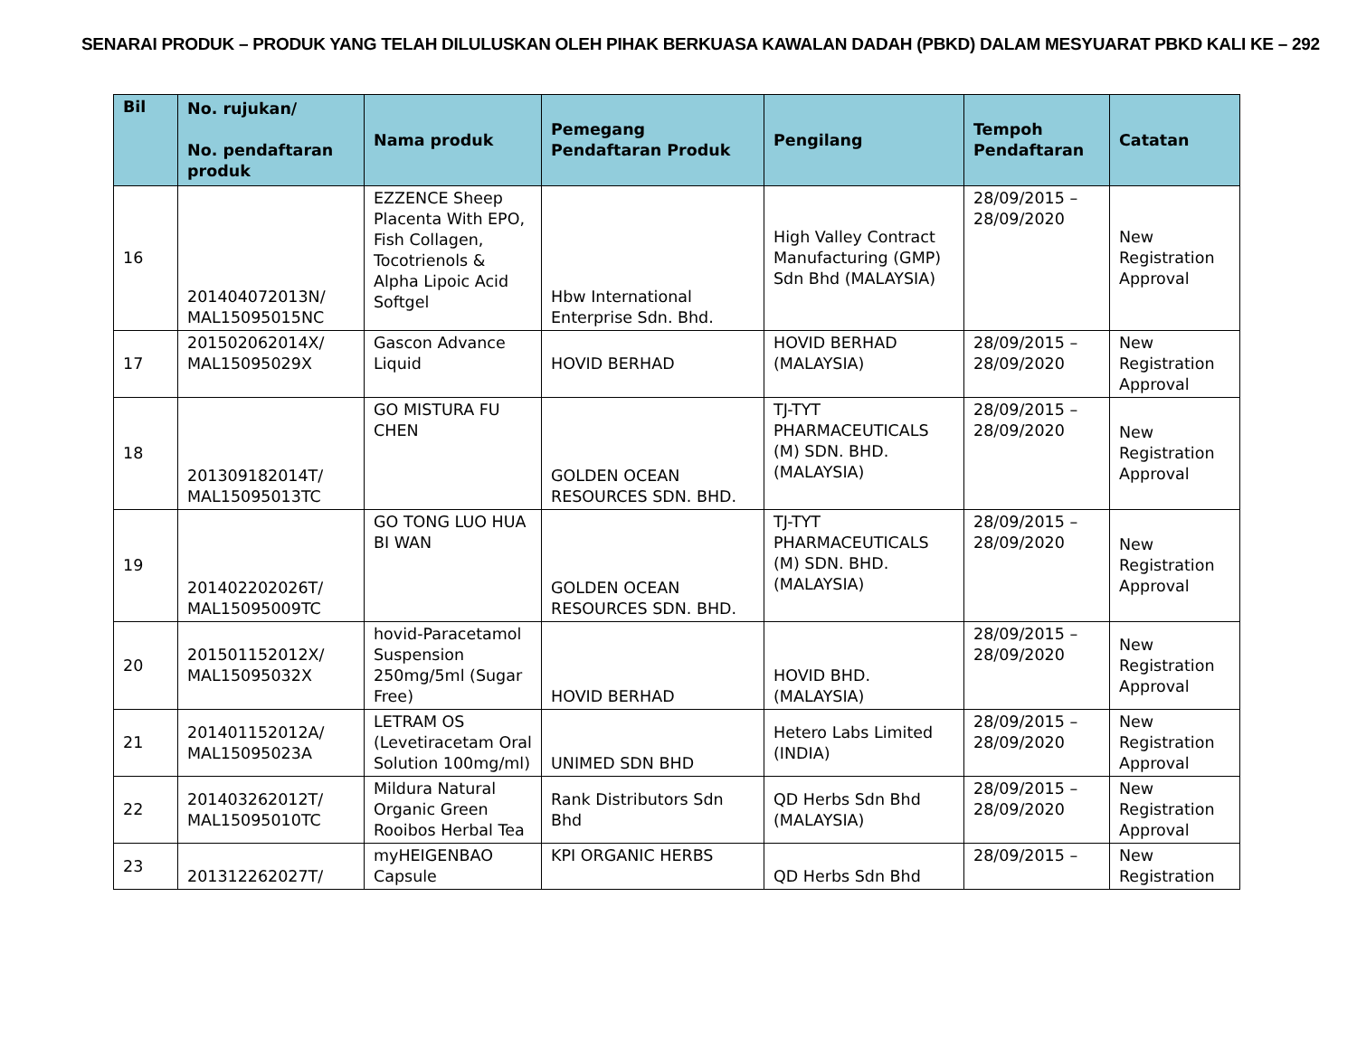SENARAI PRODUK – PRODUK YANG TELAH DILULUSKAN OLEH PIHAK BERKUASA KAWALAN DADAH (PBKD) DALAM MESYUARAT PBKD KALI KE – 292
| Bil | No. rujukan/ No. pendaftaran produk | Nama produk | Pemegang Pendaftaran Produk | Pengilang | Tempoh Pendaftaran | Catatan |
| --- | --- | --- | --- | --- | --- | --- |
| 16 | 201404072013N/ MAL15095015NC | EZZENCE Sheep Placenta With EPO, Fish Collagen, Tocotrienols & Alpha Lipoic Acid Softgel | Hbw International Enterprise Sdn. Bhd. | High Valley Contract Manufacturing (GMP) Sdn Bhd (MALAYSIA) | 28/09/2015 – 28/09/2020 | New Registration Approval |
| 17 | 201502062014X/ MAL15095029X | Gascon Advance Liquid | HOVID BERHAD | HOVID BERHAD (MALAYSIA) | 28/09/2015 – 28/09/2020 | New Registration Approval |
| 18 | 201309182014T/ MAL15095013TC | GO MISTURA FU CHEN | GOLDEN OCEAN RESOURCES SDN. BHD. | TJ-TYT PHARMACEUTICALS (M) SDN. BHD. (MALAYSIA) | 28/09/2015 – 28/09/2020 | New Registration Approval |
| 19 | 201402202026T/ MAL15095009TC | GO TONG LUO HUA BI WAN | GOLDEN OCEAN RESOURCES SDN. BHD. | TJ-TYT PHARMACEUTICALS (M) SDN. BHD. (MALAYSIA) | 28/09/2015 – 28/09/2020 | New Registration Approval |
| 20 | 201501152012X/ MAL15095032X | hovid-Paracetamol Suspension 250mg/5ml (Sugar Free) | HOVID BERHAD | HOVID BHD. (MALAYSIA) | 28/09/2015 – 28/09/2020 | New Registration Approval |
| 21 | 201401152012A/ MAL15095023A | LETRAM OS (Levetiracetam Oral Solution 100mg/ml) | UNIMED SDN BHD | Hetero Labs Limited (INDIA) | 28/09/2015 – 28/09/2020 | New Registration Approval |
| 22 | 201403262012T/ MAL15095010TC | Mildura Natural Organic Green Rooibos Herbal Tea | Rank Distributors Sdn Bhd | QD Herbs Sdn Bhd (MALAYSIA) | 28/09/2015 – 28/09/2020 | New Registration Approval |
| 23 | 201312262027T/ | myHEIGENBAO Capsule | KPI ORGANIC HERBS | QD Herbs Sdn Bhd | 28/09/2015 – | New Registration |